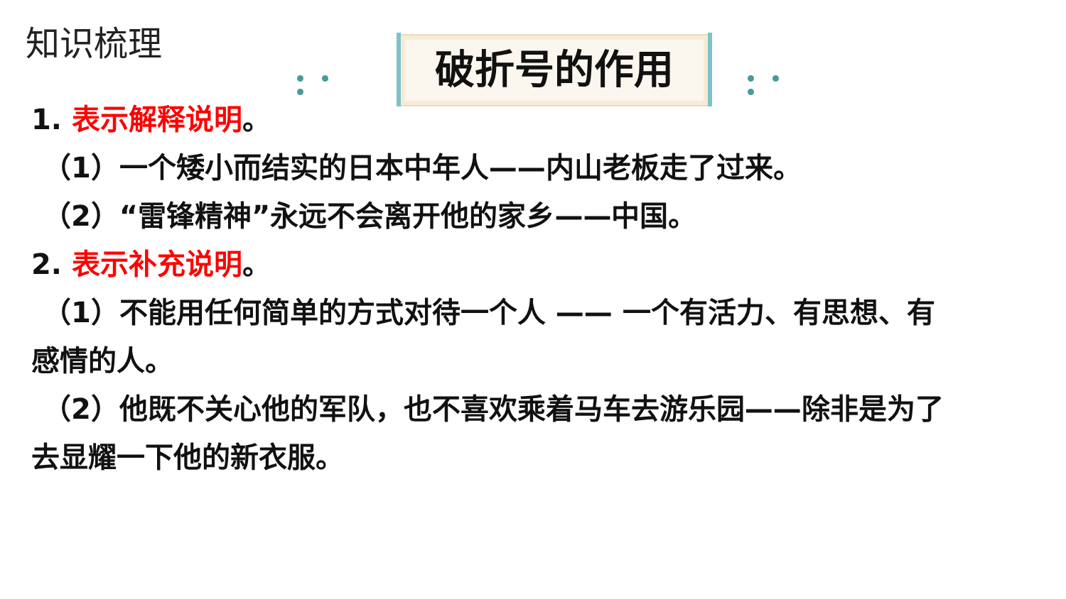知识梳理
破折号的作用
1. 表示解释说明。
（1）一个矮小而结实的日本中年人——内山老板走了过来。
（2）“雷锋精神”永远不会离开他的家乡——中国。
2. 表示补充说明。
（1）不能用任何简单的方式对待一个人 —— 一个有活力、有思想、有
感情的人。
（2）他既不关心他的军队，也不喜欢乘着马车去游乐园——除非是为了
去显耀一下他的新衣服。